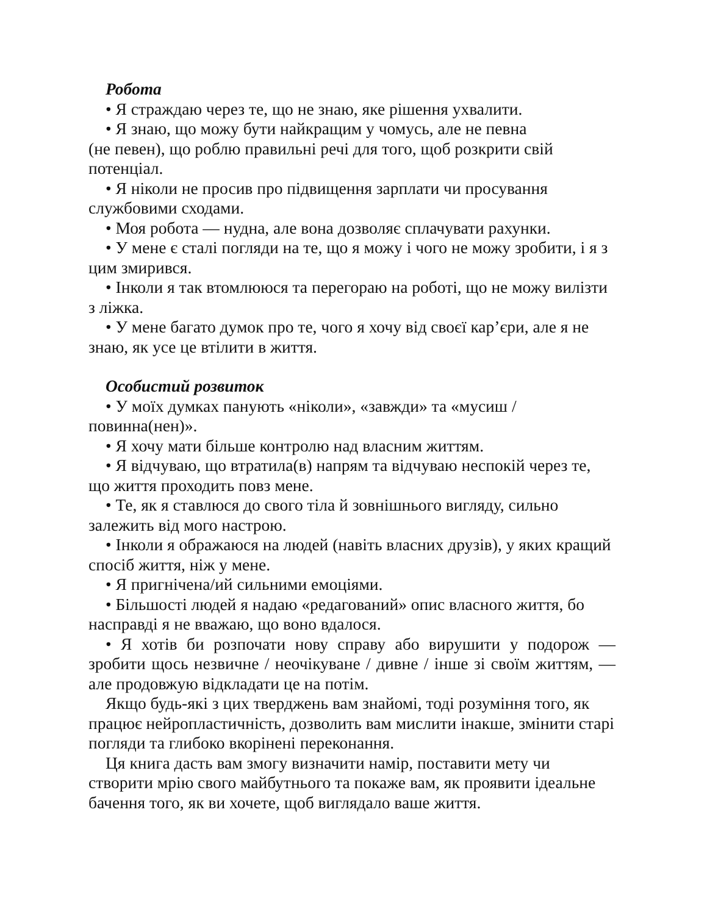Робота
• Я страждаю через те, що не знаю, яке рішення ухвалити.
• Я знаю, що можу бути найкращим у чомусь, але не певна
(не певен), що роблю правильні речі для того, щоб розкрити свій потенціал.
• Я ніколи не просив про підвищення зарплати чи просування службовими сходами.
• Моя робота — нудна, але вона дозволяє сплачувати рахунки.
• У мене є сталі погляди на те, що я можу і чого не можу зробити, і я з цим змирився.
• Інколи я так втомлююся та перегораю на роботі, що не можу вилізти з ліжка.
• У мене багато думок про те, чого я хочу від своєї кар’єри, але я не знаю, як усе це втілити в життя.
Особистий розвиток
• У моїх думках панують «ніколи», «завжди» та «мусиш / повинна(нен)».
• Я хочу мати більше контролю над власним життям.
• Я відчуваю, що втратила(в) напрям та відчуваю неспокій через те, що життя проходить повз мене.
• Те, як я ставлюся до свого тіла й зовнішнього вигляду, сильно залежить від мого настрою.
• Інколи я ображаюся на людей (навіть власних друзів), у яких кращий спосіб життя, ніж у мене.
• Я пригнічена/ий сильними емоціями.
• Більшості людей я надаю «редагований» опис власного життя, бо насправді я не вважаю, що воно вдалося.
• Я хотів би розпочати нову справу або вирушити у подорож — зробити щось незвичне / неочікуване / дивне / інше зі своїм життям, — але продовжую відкладати це на потім.
Якщо будь-які з цих тверджень вам знайомі, тоді розуміння того, як працює нейропластичність, дозволить вам мислити інакше, змінити старі погляди та глибоко вкорінені переконання.
Ця книга дасть вам змогу визначити намір, поставити мету чи створити мрію свого майбутнього та покаже вам, як проявити ідеальне бачення того, як ви хочете, щоб виглядало ваше життя.